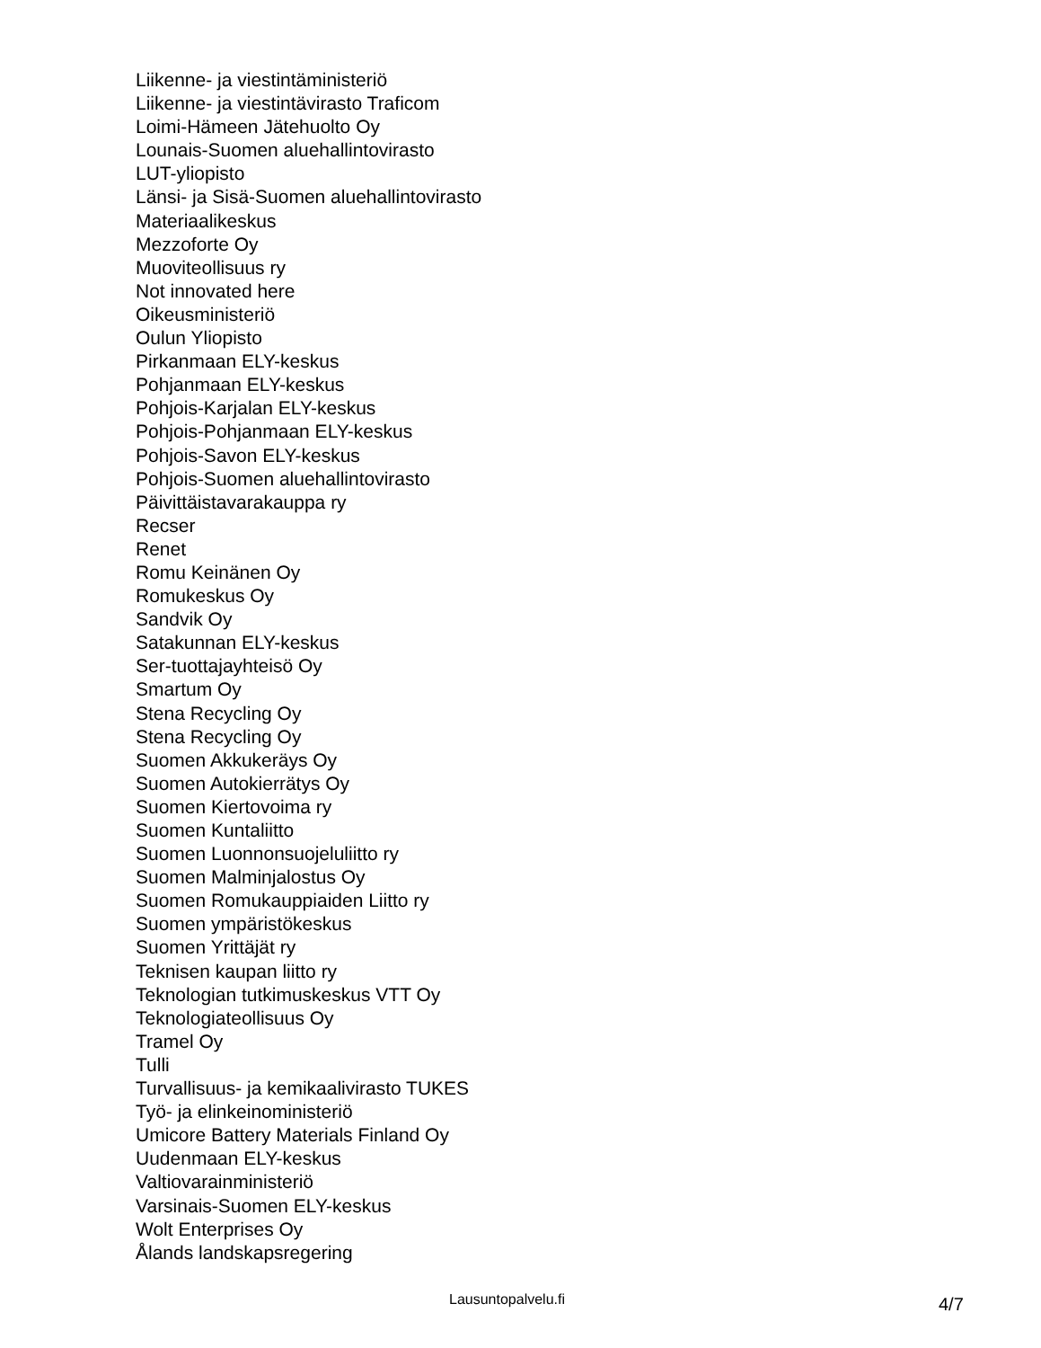Liikenne- ja viestintäministeriö
Liikenne- ja viestintävirasto Traficom
Loimi-Hämeen Jätehuolto Oy
Lounais-Suomen aluehallintovirasto
LUT-yliopisto
Länsi- ja Sisä-Suomen aluehallintovirasto
Materiaalikeskus
Mezzoforte Oy
Muoviteollisuus ry
Not innovated here
Oikeusministeriö
Oulun Yliopisto
Pirkanmaan ELY-keskus
Pohjanmaan ELY-keskus
Pohjois-Karjalan ELY-keskus
Pohjois-Pohjanmaan ELY-keskus
Pohjois-Savon ELY-keskus
Pohjois-Suomen aluehallintovirasto
Päivittäistavarakauppa ry
Recser
Renet
Romu Keinänen Oy
Romukeskus Oy
Sandvik Oy
Satakunnan ELY-keskus
Ser-tuottajayhteisö Oy
Smartum Oy
Stena Recycling Oy
Stena Recycling Oy
Suomen Akkukeräys Oy
Suomen Autokierrätys Oy
Suomen Kiertovoima ry
Suomen Kuntaliitto
Suomen Luonnonsuojeluliitto ry
Suomen Malminjalostus Oy
Suomen Romukauppiaiden Liitto ry
Suomen ympäristökeskus
Suomen Yrittäjät ry
Teknisen kaupan liitto ry
Teknologian tutkimuskeskus VTT Oy
Teknologiateollisuus Oy
Tramel Oy
Tulli
Turvallisuus- ja kemikaalivirasto TUKES
Työ- ja elinkeinoministeriö
Umicore Battery Materials Finland Oy
Uudenmaan ELY-keskus
Valtiovarainministeriö
Varsinais-Suomen ELY-keskus
Wolt Enterprises Oy
Ålands landskapsregering
Lausuntopalvelu.fi 4/7